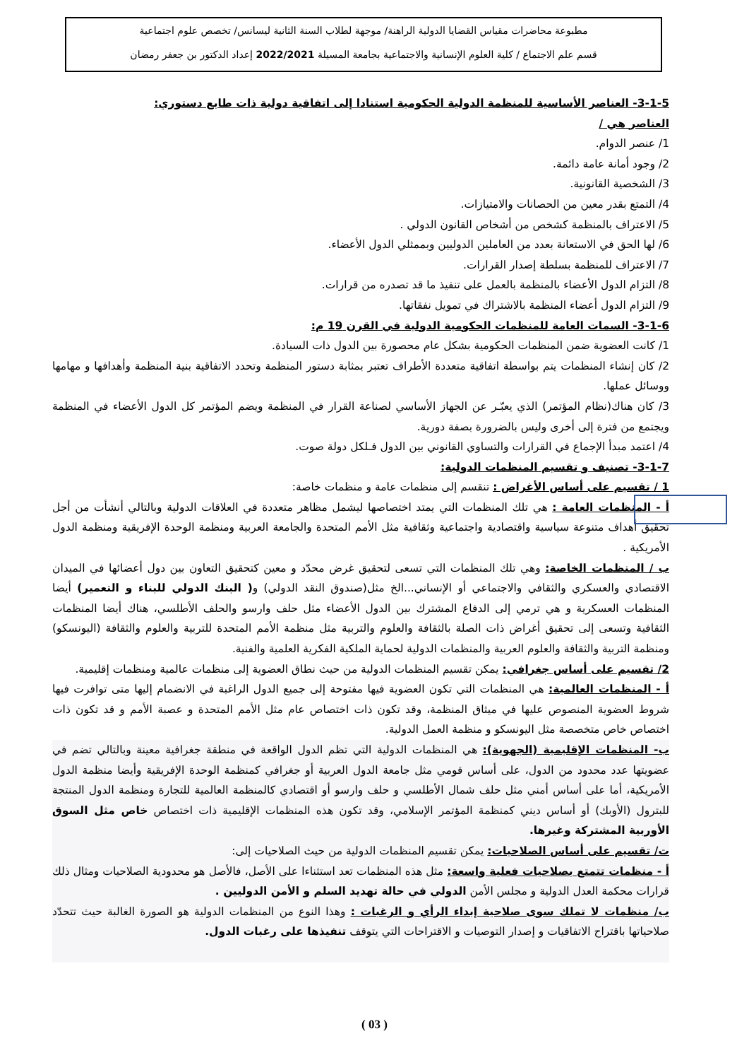مطبوعة محاضرات مقياس القضايا الدولية الراهنة/ موجهة لطلاب السنة الثانية ليسانس/ تخصص علوم اجتماعية
قسم علم الاجتماع / كلية العلوم الإنسانية والاجتماعية بجامعة المسيلة 2022/2021 إعداد الدكتور بن جعفر رمضان
3-1-5- العناصر الأساسية للمنظمة الدولية الحكومية استنادا إلى اتفاقية دولية ذات طابع دستوري:
العناصر هي /
1/ عنصر الدوام.
2/ وجود أمانة عامة دائمة.
3/ الشخصية القانونية.
4/ التمتع بقدر معين من الحصانات والامتيازات.
5/ الاعتراف بالمنظمة كشخص من أشخاص القانون الدولي .
6/ لها الحق في الاستعانة بعدد من العاملين الدوليين وبممثلي الدول الأعضاء.
7/ الاعتراف للمنظمة بسلطة إصدار القرارات.
8/ التزام الدول الأعضاء بالمنظمة بالعمل على تنفيذ ما قد تصدره من قرارات.
9/ التزام الدول أعضاء المنظمة بالاشتراك في تمويل نفقاتها.
3-1-6- السمات العامة للمنظمات الحكومية الدولية في القرن 19 م:
1/ كانت العضوية ضمن المنظمات الحكومية بشكل عام محصورة بين الدول ذات السيادة.
2/ كان إنشاء المنظمات يتم بواسطة اتفاقية متعددة الأطراف تعتبر بمثابة دستور المنظمة وتحدد الاتفاقية بنية المنظمة وأهدافها و مهامها ووسائل عملها.
3/ كان هناك(نظام المؤتمر) الذي يعبّـر عن الجهاز الأساسي لصناعة القرار في المنظمة ويضم المؤتمر كل الدول الأعضاء في المنظمة ويجتمع من فترة إلى أخرى وليس بالضرورة بصفة دورية.
4/ اعتمد مبدأ الإجماع في القرارات والتساوي القانوني بين الدول فـلكل دولة صوت.
3-1-7- تصنيف و تقسيم المنظمات الدولية:
1 / تقسيم على أساس الأغراض : تنقسم إلى منظمات عامة و منظمات خاصة:
أ - المنظمات العامة : هي تلك المنظمات التي يمتد اختصاصها ليشمل مظاهر متعددة في العلاقات الدولية وبالتالي أنشأت من أجل تحقيق أهداف متنوعة سياسية واقتصادية واجتماعية وثقافية مثل الأمم المتحدة والجامعة العربية ومنظمة الوحدة الإفريقية ومنظمة الدول الأمريكية .
ب / المنظمات الخاصة: وهي تلك المنظمات التي تسعى لتحقيق غرض محدّد و معين كتحقيق التعاون بين دول أعضائها في الميدان الاقتصادي والعسكري والثقافي والاجتماعي أو الإنساني...الخ مثل(صندوق النقد الدولي) و( البنك الدولي للبناء و التعمير) أيضا المنظمات العسكرية و هي ترمي إلى الدفاع المشترك بين الدول الأعضاء مثل حلف وارسو والحلف الأطلسي، هناك أيضا المنظمات الثقافية وتسعى إلى تحقيق أغراض ذات الصلة بالثقافة والعلوم والتربية مثل منظمة الأمم المتحدة للتربية والعلوم والثقافة (اليونسكو) ومنظمة التربية والثقافة والعلوم العربية والمنظمات الدولية لحماية الملكية الفكرية العلمية والفنية.
2/ تقسيم على أساس جغرافي: يمكن تقسيم المنظمات الدولية من حيث نطاق العضوية إلى منظمات عالمية ومنظمات إقليمية.
أ - المنظمات العالمية: هي المنظمات التي تكون العضوية فيها مفتوحة إلى جميع الدول الراغبة في الانضمام إليها متى توافرت فيها شروط العضوية المنصوص عليها في ميثاق المنظمة، وقد تكون ذات اختصاص عام مثل الأمم المتحدة و عصبة الأمم و قد تكون ذات اختصاص خاص متخصصة مثل اليونسكو و منظمة العمل الدولية.
ب- المنظمات الإقليمية (الجهوية): هي المنظمات الدولية التي تظم الدول الواقعة في منطقة جغرافية معينة وبالتالي تضم في عضويتها عدد محدود من الدول، على أساس قومي مثل جامعة الدول العربية أو جغرافي كمنظمة الوحدة الإفريقية وأيضا منظمة الدول الأمريكية، أما على أساس أمني مثل حلف شمال الأطلسي و حلف وارسو أو اقتصادي كالمنظمة العالمية للتجارة ومنظمة الدول المنتجة للبترول (الأوبك) أو أساس ديني كمنظمة المؤتمر الإسلامي، وقد تكون هذه المنظمات الإقليمية ذات اختصاص خاص مثل السوق الأوربية المشتركة وغيرها.
ت/ تقسيم على أساس الصلاحيات: يمكن تقسيم المنظمات الدولية من حيث الصلاحيات إلى:
أ - منظمات تتمتع بصلاحيات فعلية واسعة: مثل هذه المنظمات تعد استثناءا على الأصل، فالأصل هو محدودية الصلاحيات ومثال ذلك قرارات محكمة العدل الدولية و مجلس الأمن الدولي في حالة تهديد السلم و الأمن الدوليين .
ب/ منظمات لا تملك سوى صلاحية إبداء الرأي و الرغبات : وهذا النوع من المنظمات الدولية هو الصورة الغالبة حيث تتحدّد صلاحياتها باقتراح الاتفاقيات و إصدار التوصيات و الاقتراحات التي يتوقف تنفيذها على رغبات الدول.
( 03 )